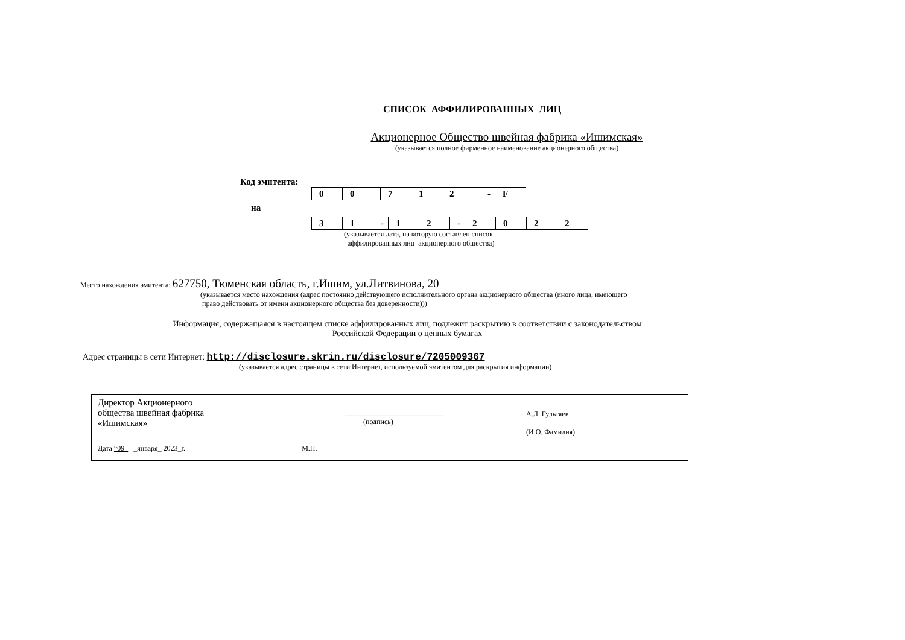СПИСОК АФФИЛИРОВАННЫХ ЛИЦ
Акционерное Общество швейная фабрика «Ишимская»
(указывается полное фирменное наименование акционерного общества)
Код эмитента:
| 0 | 0 | 7 | 1 | 2 | - | F |
на
| 3 | 1 | - | 1 | 2 | - | 2 | 0 | 2 | 2 |
(указывается дата, на которую составлен список
аффилированных лиц акционерного общества)
Место нахождения эмитента: 627750, Тюменская область, г.Ишим, ул.Литвинова, 20
(указывается место нахождения (адрес постоянно действующего исполнительного органа акционерного общества (иного лица, имеющего
право действовать от имени акционерного общества без доверенности)))
Информация, содержащаяся в настоящем списке аффилированных лиц, подлежит раскрытию в соответствии с законодательством
Российской Федерации о ценных бумагах
Адрес страницы в сети Интернет: http://disclosure.skrin.ru/disclosure/7205009367
(указывается адрес страницы в сети Интернет, используемой эмитентом для раскрытия информации)
Директор Акционерного
общества швейная фабрика
«Ишимская»
___________________________
(подпись)
А.Л. Гультяев
(И.О. Фамилия)
Дата “09 _января_ 2023_г. М.П.